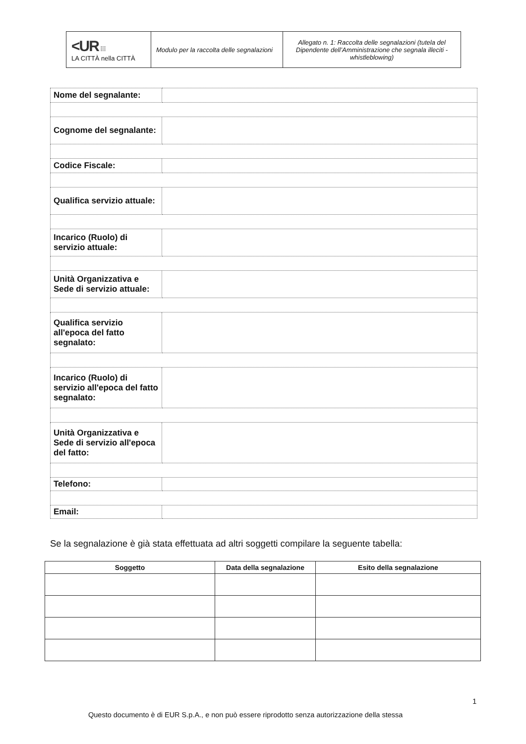| <UR ⁞⁞⁞ LA CITTÀ nella CITTÀ | Modulo per la raccolta delle segnalazioni | Allegato n. 1: Raccolta delle segnalazioni (tutela del Dipendente dell’Amministrazione che segnala illeciti - whistleblowing) |
| Nome del segnalante: | |
| Cognome del segnalante: | |
| Codice Fiscale: | |
| Qualifica servizio attuale: | |
| Incarico (Ruolo) di servizio attuale: | |
| Unità Organizzativa e Sede di servizio attuale: | |
| Qualifica servizio all'epoca del fatto segnalato: | |
| Incarico (Ruolo) di servizio all'epoca del fatto segnalato: | |
| Unità Organizzativa e Sede di servizio all'epoca del fatto: | |
| Telefono: | |
| Email: | |
Se la segnalazione è già stata effettuata ad altri soggetti compilare la seguente tabella:
| Soggetto | Data della segnalazione | Esito della segnalazione |
| --- | --- | --- |
1
Questo documento è di EUR S.p.A., e non può essere riprodotto senza autorizzazione della stessa